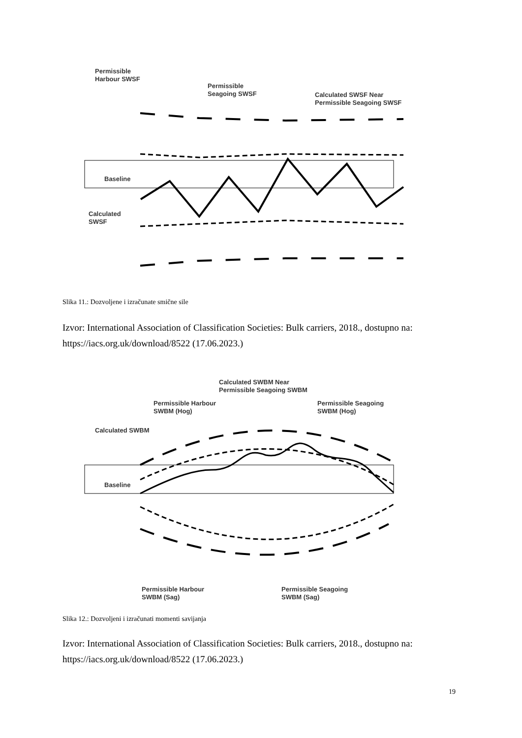Permissible
Harbour SWSF
Permissible
Seagoing SWSF
Calculated SWSF Near
Permissible Seagoing SWSF
Baseline
Calculated
SWSF
Slika 11.: Dozvoljene i izračunate smične sile
Izvor: International Association of Classification Societies: Bulk carriers, 2018., dostupno na: https://iacs.org.uk/download/8522 (17.06.2023.)
Calculated SWBM Near
Permissible Seagoing SWBM
Permissible Harbour
SWBM (Hog)
Permissible Seagoing
SWBM (Hog)
Calculated SWBM
Baseline
Permissible Harbour
SWBM (Sag)
Permissible Seagoing
SWBM (Sag)
Slika 12.: Dozvoljeni i izračunati momenti savijanja
Izvor: International Association of Classification Societies: Bulk carriers, 2018., dostupno na: https://iacs.org.uk/download/8522 (17.06.2023.)
19